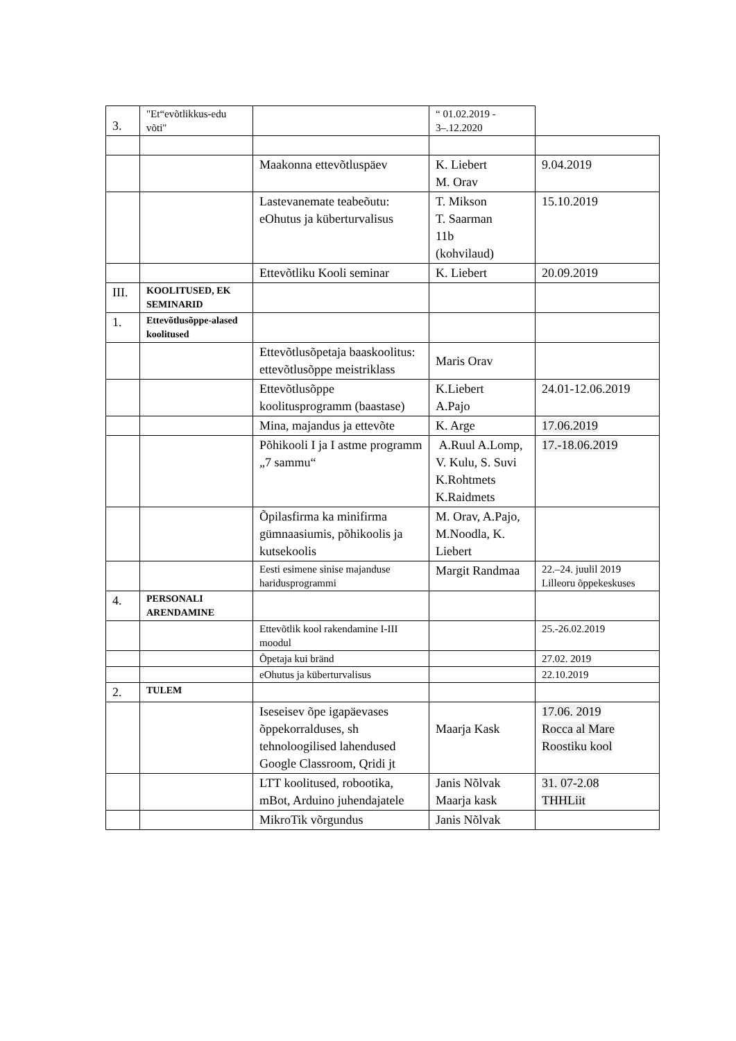| 3. | "Et“evõtlikkus-edu võti" | | “ 01.02.2019 - 3–.12.2020 | |
| | | Maakonna ettevõtluspäev | K. Liebert M. Orav | 9.04.2019 |
| | | Lastevanemate teabeõutu: eOhutus ja küberturvalisus | T. Mikson T. Saarman 11b (kohvilaud) | 15.10.2019 |
| | | Ettevõtliku Kooli seminar | K. Liebert | 20.09.2019 |
| III. | KOOLITUSED, EK SEMINARID | | | |
| 1. | Ettevõtlusõppe-alased koolitused | | | |
| | | Ettevõtlusõpetaja baaskoolitus: ettevõtlusõppe meistriklass | Maris Orav | |
| | | Ettevõtlusõppe koolitusprogramm (baastase) | K.Liebert A.Pajo | 24.01-12.06.2019 |
| | | Mina, majandus ja ettevõte | K. Arge | 17.06.2019 |
| | | Põhikooli I ja I astme programm „7 sammu“ | A.Ruul A.Lomp, V. Kulu, S. Suvi K.Rohtmets K.Raidmets | 17.-18.06.2019 |
| | | Õpilasfirma ka minifirma gümnaasiumis, põhikoolis ja kutsekoolis | M. Orav, A.Pajo, M.Noodla, K. Liebert | |
| | | Eesti esimene sinise majanduse haridusprogrammi | Margit Randmaa | 22.–24. juulil 2019 Lilleoru õppekeskuses |
| 4. | PERSONALI ARENDAMINE | | | |
| | | Ettevõtlik kool rakendamine I-III moodul | | 25.-26.02.2019 |
| | | Õpetaja kui bränd | | 27.02. 2019 |
| | | eOhutus ja küberturvalisus | | 22.10.2019 |
| 2. | TULEM | | | |
| | | Iseseisev õpe igapäevases õppekorralduses, sh tehnoloogilised lahendused Google Classroom, Qridi jt | Maarja Kask | 17.06. 2019 Rocca al Mare Roostiku kool |
| | | LTT koolitused, robootika, mBot, Arduino juhendajatele | Janis Nõlvak Maarja kask | 31. 07-2.08 THHLiit |
| | | MikroTik võrgundus | Janis Nõlvak | |